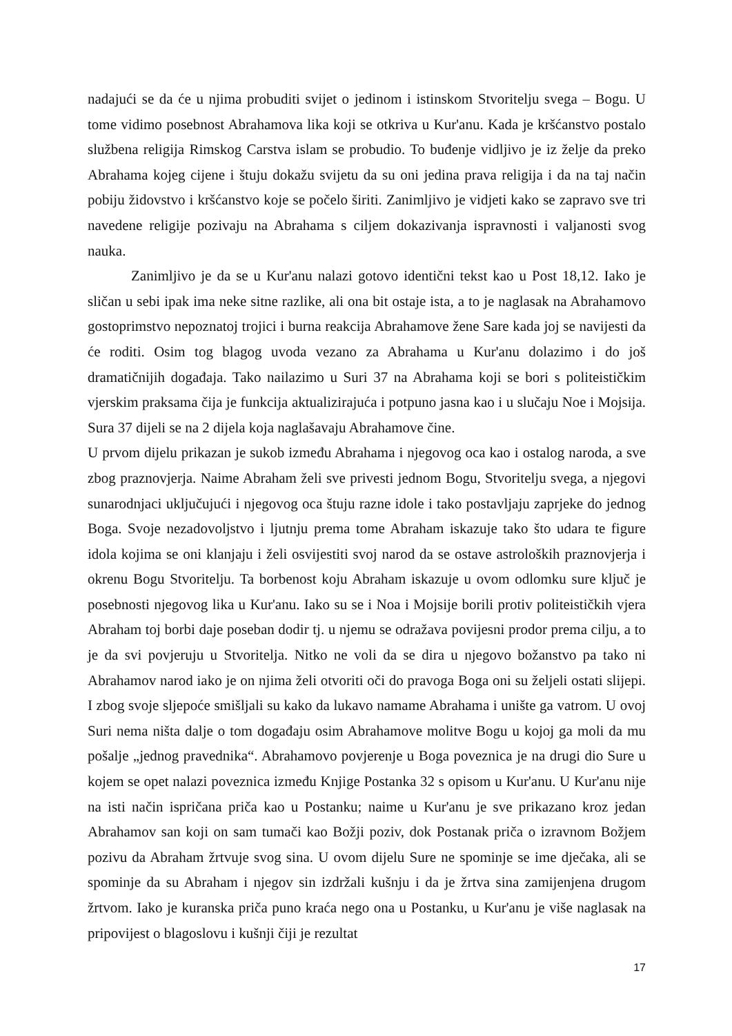nadajući se da će u njima probuditi svijet o jedinom i istinskom Stvoritelju svega – Bogu. U tome vidimo posebnost Abrahamova lika koji se otkriva u Kur'anu. Kada je kršćanstvo postalo službena religija Rimskog Carstva islam se probudio. To buđenje vidljivo je iz želje da preko Abrahama kojeg cijene i štuju dokažu svijetu da su oni jedina prava religija i da na taj način pobiju židovstvo i kršćanstvo koje se počelo širiti. Zanimljivo je vidjeti kako se zapravo sve tri navedene religije pozivaju na Abrahama s ciljem dokazivanja ispravnosti i valjanosti svog nauka.
Zanimljivo je da se u Kur'anu nalazi gotovo identični tekst kao u Post 18,12. Iako je sličan u sebi ipak ima neke sitne razlike, ali ona bit ostaje ista, a to je naglasak na Abrahamovo gostoprimstvo nepoznatoj trojici i burna reakcija Abrahamove žene Sare kada joj se navijesti da će roditi. Osim tog blagog uvoda vezano za Abrahama u Kur'anu dolazimo i do još dramatičnijih događaja. Tako nailazimo u Suri 37 na Abrahama koji se bori s politeističkim vjerskim praksama čija je funkcija aktualizirajuća i potpuno jasna kao i u slučaju Noe i Mojsija. Sura 37 dijeli se na 2 dijela koja naglašavaju Abrahamove čine.
U prvom dijelu prikazan je sukob između Abrahama i njegovog oca kao i ostalog naroda, a sve zbog praznovjerja. Naime Abraham želi sve privesti jednom Bogu, Stvoritelju svega, a njegovi sunarodnjaci uključujući i njegovog oca štuju razne idole i tako postavljaju zaprjeke do jednog Boga. Svoje nezadovoljstvo i ljutnju prema tome Abraham iskazuje tako što udara te figure idola kojima se oni klanjaju i želi osvijestiti svoj narod da se ostave astroloških praznovjerja i okrenu Bogu Stvoritelju. Ta borbenost koju Abraham iskazuje u ovom odlomku sure ključ je posebnosti njegovog lika u Kur'anu. Iako su se i Noa i Mojsije borili protiv politeističkih vjera Abraham toj borbi daje poseban dodir tj. u njemu se odražava povijesni prodor prema cilju, a to je da svi povjeruju u Stvoritelja. Nitko ne voli da se dira u njegovo božanstvo pa tako ni Abrahamov narod iako je on njima želi otvoriti oči do pravoga Boga oni su željeli ostati slijepi. I zbog svoje sljepoće smišljali su kako da lukavo namame Abrahama i unište ga vatrom. U ovoj Suri nema ništa dalje o tom događaju osim Abrahamove molitve Bogu u kojoj ga moli da mu pošalje „jednog pravednika“. Abrahamovo povjerenje u Boga poveznica je na drugi dio Sure u kojem se opet nalazi poveznica između Knjige Postanka 32 s opisom u Kur'anu. U Kur'anu nije na isti način ispričana priča kao u Postanku; naime u Kur'anu je sve prikazano kroz jedan Abrahamov san koji on sam tumači kao Božji poziv, dok Postanak priča o izravnom Božjem pozivu da Abraham žrtvuje svog sina. U ovom dijelu Sure ne spominje se ime dječaka, ali se spominje da su Abraham i njegov sin izdržali kušnju i da je žrtva sina zamijenjena drugom žrtvom. Iako je kuranska priča puno kraća nego ona u Postanku, u Kur'anu je više naglasak na pripovijest o blagoslovu i kušnji čiji je rezultat
17